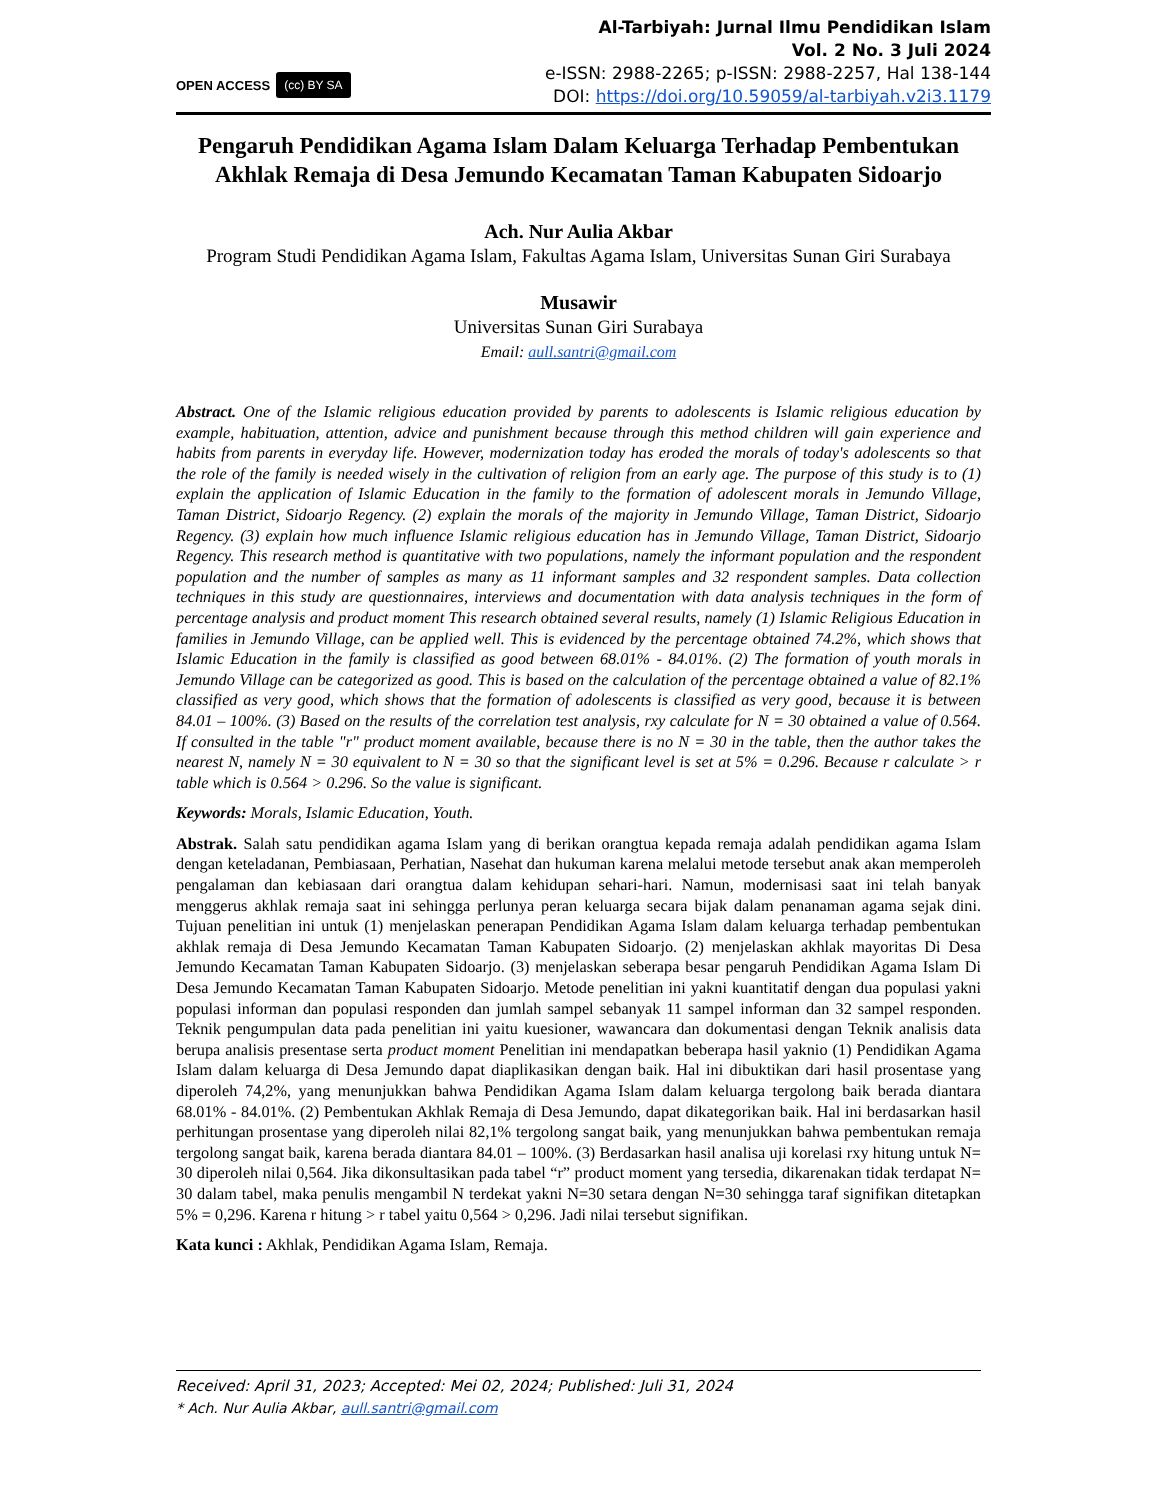OPEN ACCESS (cc) BY SA
Al-Tarbiyah: Jurnal Ilmu Pendidikan Islam
Vol. 2 No. 3 Juli 2024
e-ISSN: 2988-2265; p-ISSN: 2988-2257, Hal 138-144
DOI: https://doi.org/10.59059/al-tarbiyah.v2i3.1179
Pengaruh Pendidikan Agama Islam Dalam Keluarga Terhadap Pembentukan Akhlak Remaja di Desa Jemundo Kecamatan Taman Kabupaten Sidoarjo
Ach. Nur Aulia Akbar
Program Studi Pendidikan Agama Islam, Fakultas Agama Islam, Universitas Sunan Giri Surabaya
Musawir
Universitas Sunan Giri Surabaya
Email: aull.santri@gmail.com
Abstract. One of the Islamic religious education provided by parents to adolescents is Islamic religious education by example, habituation, attention, advice and punishment because through this method children will gain experience and habits from parents in everyday life. However, modernization today has eroded the morals of today's adolescents so that the role of the family is needed wisely in the cultivation of religion from an early age. The purpose of this study is to (1) explain the application of Islamic Education in the family to the formation of adolescent morals in Jemundo Village, Taman District, Sidoarjo Regency. (2) explain the morals of the majority in Jemundo Village, Taman District, Sidoarjo Regency. (3) explain how much influence Islamic religious education has in Jemundo Village, Taman District, Sidoarjo Regency. This research method is quantitative with two populations, namely the informant population and the respondent population and the number of samples as many as 11 informant samples and 32 respondent samples. Data collection techniques in this study are questionnaires, interviews and documentation with data analysis techniques in the form of percentage analysis and product moment This research obtained several results, namely (1) Islamic Religious Education in families in Jemundo Village, can be applied well. This is evidenced by the percentage obtained 74.2%, which shows that Islamic Education in the family is classified as good between 68.01% - 84.01%. (2) The formation of youth morals in Jemundo Village can be categorized as good. This is based on the calculation of the percentage obtained a value of 82.1% classified as very good, which shows that the formation of adolescents is classified as very good, because it is between 84.01 – 100%. (3) Based on the results of the correlation test analysis, rxy calculate for N = 30 obtained a value of 0.564. If consulted in the table "r" product moment available, because there is no N = 30 in the table, then the author takes the nearest N, namely N = 30 equivalent to N = 30 so that the significant level is set at 5% = 0.296. Because r calculate > r table which is 0.564 > 0.296. So the value is significant.
Keywords: Morals, Islamic Education, Youth.
Abstrak. Salah satu pendidikan agama Islam yang di berikan orangtua kepada remaja adalah pendidikan agama Islam dengan keteladanan, Pembiasaan, Perhatian, Nasehat dan hukuman karena melalui metode tersebut anak akan memperoleh pengalaman dan kebiasaan dari orangtua dalam kehidupan sehari-hari. Namun, modernisasi saat ini telah banyak menggerus akhlak remaja saat ini sehingga perlunya peran keluarga secara bijak dalam penanaman agama sejak dini. Tujuan penelitian ini untuk (1) menjelaskan penerapan Pendidikan Agama Islam dalam keluarga terhadap pembentukan akhlak remaja di Desa Jemundo Kecamatan Taman Kabupaten Sidoarjo. (2) menjelaskan akhlak mayoritas Di Desa Jemundo Kecamatan Taman Kabupaten Sidoarjo. (3) menjelaskan seberapa besar pengaruh Pendidikan Agama Islam Di Desa Jemundo Kecamatan Taman Kabupaten Sidoarjo. Metode penelitian ini yakni kuantitatif dengan dua populasi yakni populasi informan dan populasi responden dan jumlah sampel sebanyak 11 sampel informan dan 32 sampel responden. Teknik pengumpulan data pada penelitian ini yaitu kuesioner, wawancara dan dokumentasi dengan Teknik analisis data berupa analisis presentase serta product moment Penelitian ini mendapatkan beberapa hasil yaknio (1) Pendidikan Agama Islam dalam keluarga di Desa Jemundo dapat diaplikasikan dengan baik. Hal ini dibuktikan dari hasil prosentase yang diperoleh 74,2%, yang menunjukkan bahwa Pendidikan Agama Islam dalam keluarga tergolong baik berada diantara 68.01% - 84.01%. (2) Pembentukan Akhlak Remaja di Desa Jemundo, dapat dikategorikan baik. Hal ini berdasarkan hasil perhitungan prosentase yang diperoleh nilai 82,1% tergolong sangat baik, yang menunjukkan bahwa pembentukan remaja tergolong sangat baik, karena berada diantara 84.01 – 100%. (3) Berdasarkan hasil analisa uji korelasi rxy hitung untuk N= 30 diperoleh nilai 0,564. Jika dikonsultasikan pada tabel “r” product moment yang tersedia, dikarenakan tidak terdapat N= 30 dalam tabel, maka penulis mengambil N terdekat yakni N=30 setara dengan N=30 sehingga taraf signifikan ditetapkan 5% = 0,296. Karena r hitung > r tabel yaitu 0,564 > 0,296. Jadi nilai tersebut signifikan.
Kata kunci : Akhlak, Pendidikan Agama Islam, Remaja.
Received: April 31, 2023; Accepted: Mei 02, 2024; Published: Juli 31, 2024
* Ach. Nur Aulia Akbar, aull.santri@gmail.com